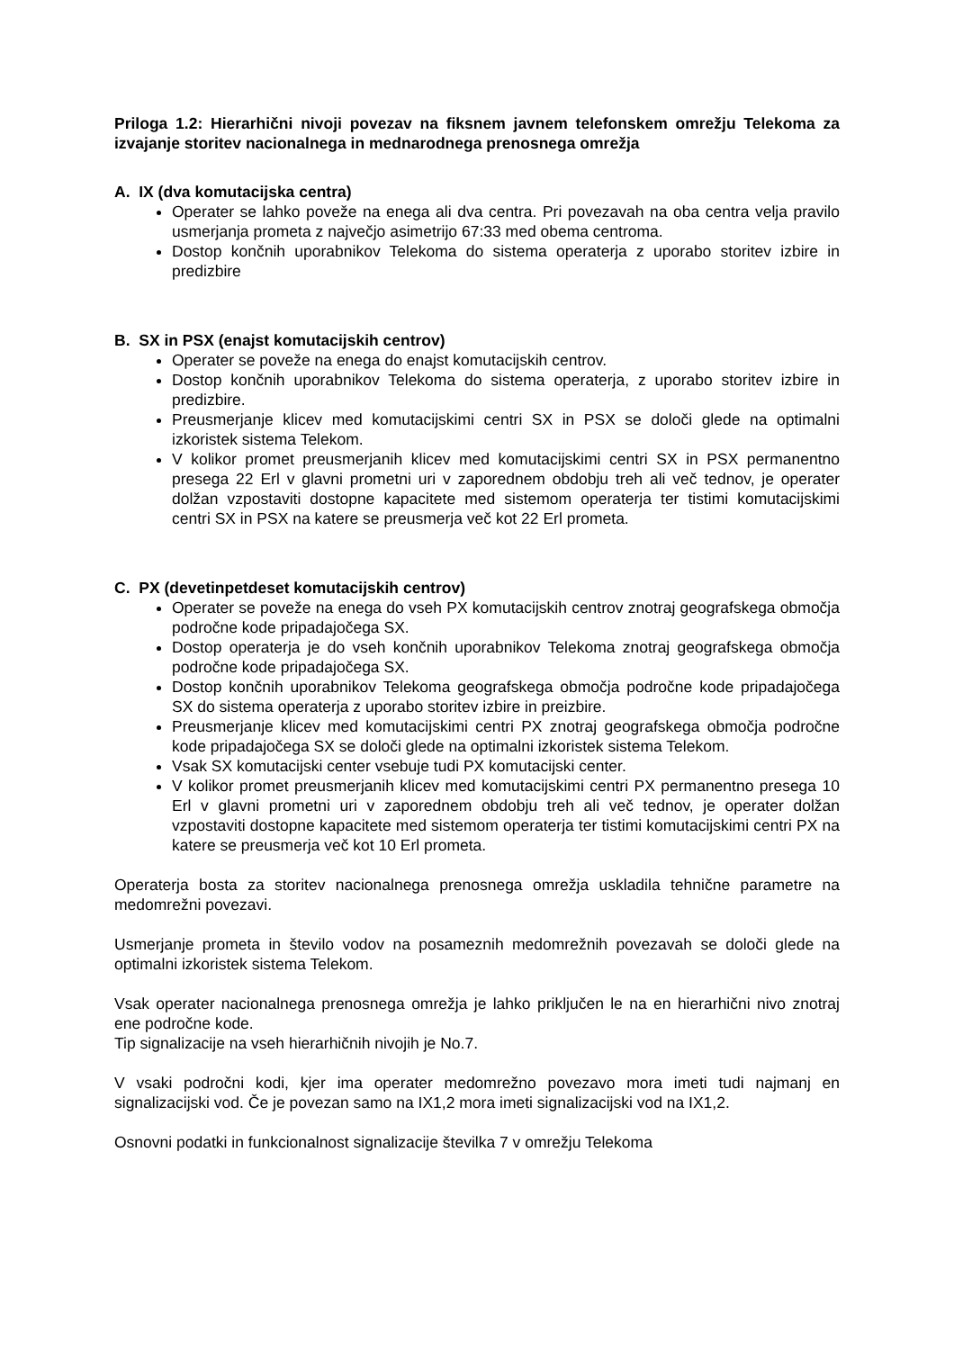Priloga 1.2: Hierarhični nivoji povezav na fiksnem javnem telefonskem omrežju Telekoma za izvajanje storitev nacionalnega in mednarodnega prenosnega omrežja
A. IX (dva komutacijska centra)
Operater se lahko poveže na enega ali dva centra. Pri povezavah na oba centra velja pravilo usmerjanja prometa z največjo asimetrijo 67:33 med obema centroma.
Dostop končnih uporabnikov Telekoma do sistema operaterja z uporabo storitev izbire in predizbire
B. SX in PSX (enajst komutacijskih centrov)
Operater se poveže na enega do enajst komutacijskih centrov.
Dostop končnih uporabnikov Telekoma do sistema operaterja, z uporabo storitev izbire in predizbire.
Preusmerjanje klicev med komutacijskimi centri SX in PSX se določi glede na optimalni izkoristek sistema Telekom.
V kolikor promet preusmerjanih klicev med komutacijskimi centri SX in PSX permanentno presega 22 Erl v glavni prometni uri v zaporednem obdobju treh ali več tednov, je operater dolžan vzpostaviti dostopne kapacitete med sistemom operaterja ter tistimi komutacijskimi centri SX in PSX na katere se preusmerja več kot 22 Erl prometa.
C. PX (devetinpetdeset komutacijskih centrov)
Operater se poveže na enega do vseh PX komutacijskih centrov znotraj geografskega območja področne kode pripadajočega SX.
Dostop operaterja je do vseh končnih uporabnikov Telekoma znotraj geografskega območja področne kode pripadajočega SX.
Dostop končnih uporabnikov Telekoma geografskega območja področne kode pripadajočega SX do sistema operaterja z uporabo storitev izbire in preizbire.
Preusmerjanje klicev med komutacijskimi centri PX znotraj geografskega območja področne kode pripadajočega SX se določi glede na optimalni izkoristek sistema Telekom.
Vsak SX komutacijski center vsebuje tudi PX komutacijski center.
V kolikor promet preusmerjanih klicev med komutacijskimi centri PX permanentno presega 10 Erl v glavni prometni uri v zaporednem obdobju treh ali več tednov, je operater dolžan vzpostaviti dostopne kapacitete med sistemom operaterja ter tistimi komutacijskimi centri PX na katere se preusmerja več kot 10 Erl prometa.
Operaterja bosta za storitev nacionalnega prenosnega omrežja uskladila tehnične parametre na medomrežni povezavi.
Usmerjanje prometa in število vodov na posameznih medomrežnih povezavah se določi glede na optimalni izkoristek sistema Telekom.
Vsak operater nacionalnega prenosnega omrežja je lahko priključen le na en hierarhični nivo znotraj ene področne kode.
Tip signalizacije na vseh hierarhičnih nivojih je No.7.
V vsaki področni kodi, kjer ima operater medomrežno povezavo mora imeti tudi najmanj en signalizacijski vod. Če je povezan samo na IX1,2 mora imeti signalizacijski vod na IX1,2.
Osnovni podatki in funkcionalnost signalizacije številka 7 v omrežju Telekoma